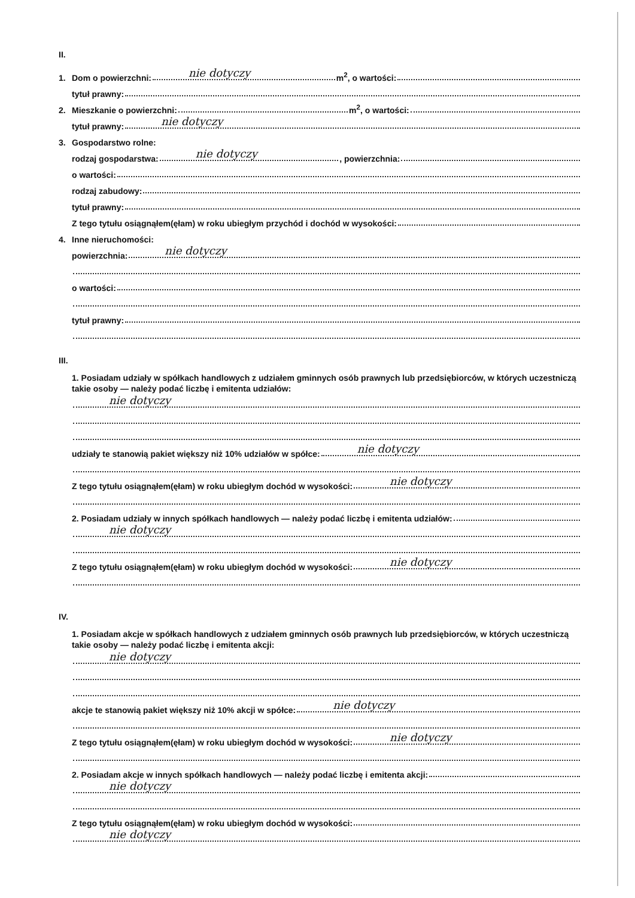II.
1. Dom o powierzchni: nie dotyczy m<sup>2</sup>, o wartości:
tytuł prawny:
2. Mieszkanie o powierzchni: m<sup>2</sup>, o wartości:
tytuł prawny: nie dotyczy
3. Gospodarstwo rolne:
rodzaj gospodarstwa: nie dotyczy, powierzchnia:
o wartości:
rodzaj zabudowy:
tytuł prawny:
Z tego tytułu osiągnąłem(ęłam) w roku ubiegłym przychód i dochód w wysokości:
4. Inne nieruchomości:
powierzchnia: nie dotyczy
o wartości:
tytuł prawny:
III.
1. Posiadam udziały w spółkach handlowych z udziałem gminnych osób prawnych lub przedsiębiorców, w których uczestniczą takie osoby — należy podać liczbę i emitenta udziałów:
nie dotyczy
udziały te stanowią pakiet większy niż 10% udziałów w spółce: nie dotyczy
Z tego tytułu osiągnąłem(ęłam) w roku ubiegłym dochód w wysokości: nie dotyczy
2. Posiadam udziały w innych spółkach handlowych — należy podać liczbę i emitenta udziałów:
nie dotyczy
Z tego tytułu osiągnąłem(ęłam) w roku ubiegłym dochód w wysokości: nie dotyczy
IV.
1. Posiadam akcje w spółkach handlowych z udziałem gminnych osób prawnych lub przedsiębiorców, w których uczestniczą takie osoby — należy podać liczbę i emitenta akcji:
nie dotyczy
akcje te stanowią pakiet większy niż 10% akcji w spółce: nie dotyczy
Z tego tytułu osiągnąłem(ęłam) w roku ubiegłym dochód w wysokości: nie dotyczy
2. Posiadam akcje w innych spółkach handlowych — należy podać liczbę i emitenta akcji:
nie dotyczy
Z tego tytułu osiągnąłem(ęłam) w roku ubiegłym dochód w wysokości:
nie dotyczy